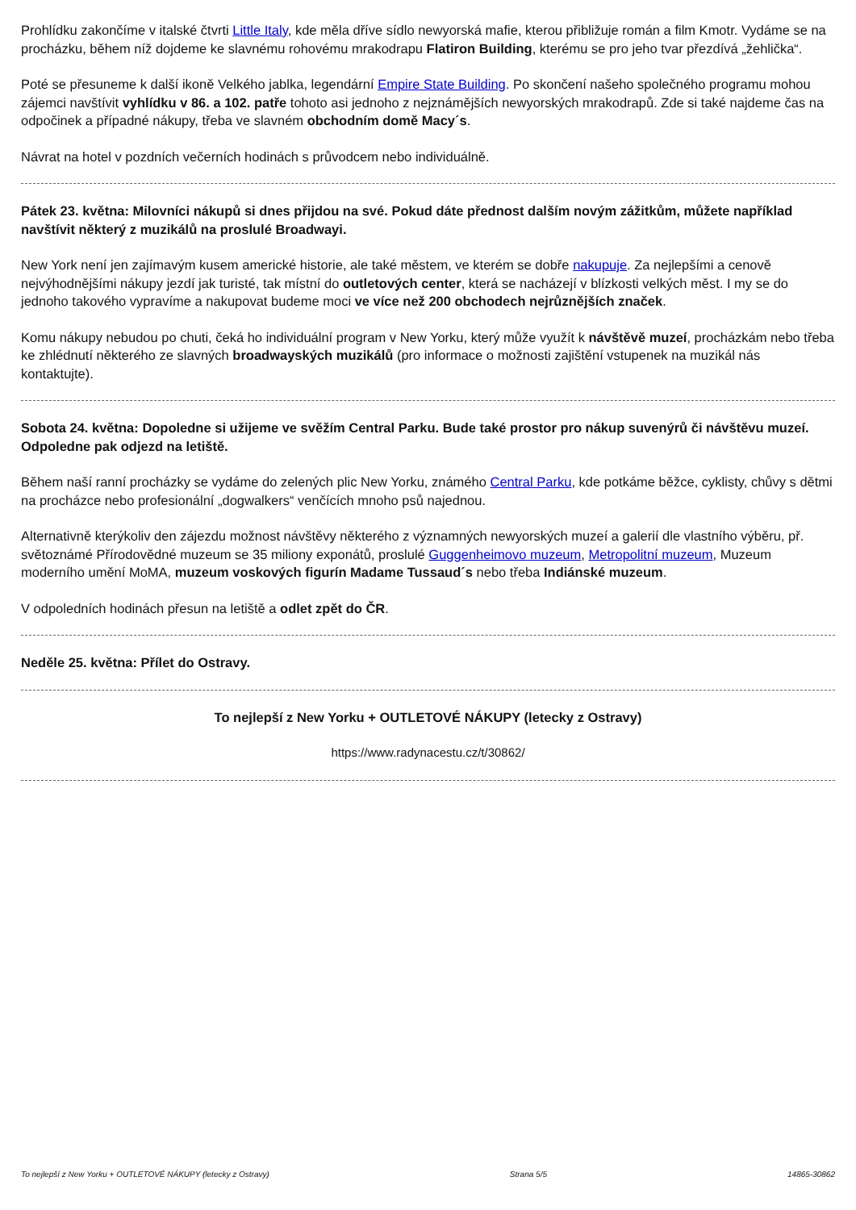Prohlídku zakončíme v italské čtvrti Little Italy, kde měla dříve sídlo newyorská mafie, kterou přibližuje román a film Kmotr. Vydáme se na procházku, během níž dojdeme ke slavnému rohovému mrakodrapu Flatiron Building, kterému se pro jeho tvar přezdívá „žehlička“.
Poté se přesuneme k další ikoně Velkého jablka, legendární Empire State Building. Po skončení našeho společného programu mohou zájemci navštívit vyhlídku v 86. a 102. patře tohoto asi jednoho z nejznámějších newyorských mrakodrapů. Zde si také najdeme čas na odpočinek a případné nákupy, třeba ve slavném obchodním domě Macy´s.
Návrat na hotel v pozdních večerních hodinách s průvodcem nebo individuálně.
Pátek 23. května: Milovníci nákupů si dnes přijdou na své. Pokud dáte přednost dalším novým zážitkům, můžete například navštívit některý z muzikálů na proslulé Broadwayi.
New York není jen zajímavým kusem americké historie, ale také městem, ve kterém se dobře nakupuje. Za nejlepšími a cenově nejvýhodnějšími nákupy jezdí jak turisté, tak místní do outletových center, která se nacházejí v blízkosti velkých měst. I my se do jednoho takového vypravíme a nakupovat budeme moci ve více než 200 obchodech nejrůznějších značek.
Komu nákupy nebudou po chuti, čeká ho individuální program v New Yorku, který může využít k návštěvě muzeí, procházkám nebo třeba ke zhlédnutí některého ze slavných broadwayských muzikálů (pro informace o možnosti zajištění vstupenek na muzikál nás kontaktujte).
Sobota 24. května: Dopoledne si užijeme ve svěžím Central Parku. Bude také prostor pro nákup suvenýrů či návštěvu muzeí. Odpoledne pak odjezd na letiště.
Během naší ranní procházky se vydáme do zelených plic New Yorku, známého Central Parku, kde potkáme běžce, cyklisty, chůvy s dětmi na procházce nebo profesionální „dogwalkers“ venčících mnoho psů najednou.
Alternativně kterýkoliv den zájezdu možnost návštěvy některého z významných newyorských muzeí a galerií dle vlastního výběru, př. světoznámé Přírodovědné muzeum se 35 miliony exponátů, proslulé Guggenheimovo muzeum, Metropolitní muzeum, Muzeum moderního umění MoMA, muzeum voskových figurín Madame Tussaud´s nebo třeba Indiánské muzeum.
V odpoledních hodinách přesun na letiště a odlet zpět do ČR.
Neděle 25. května: Přílet do Ostravy.
To nejlepší z New Yorku + OUTLETOVÉ NÁKUPY (letecky z Ostravy)
https://www.radynacestu.cz/t/30862/
To nejlepší z New Yorku + OUTLETOVÉ NÁKUPY (letecky z Ostravy) Strana 5/5 14865-30862